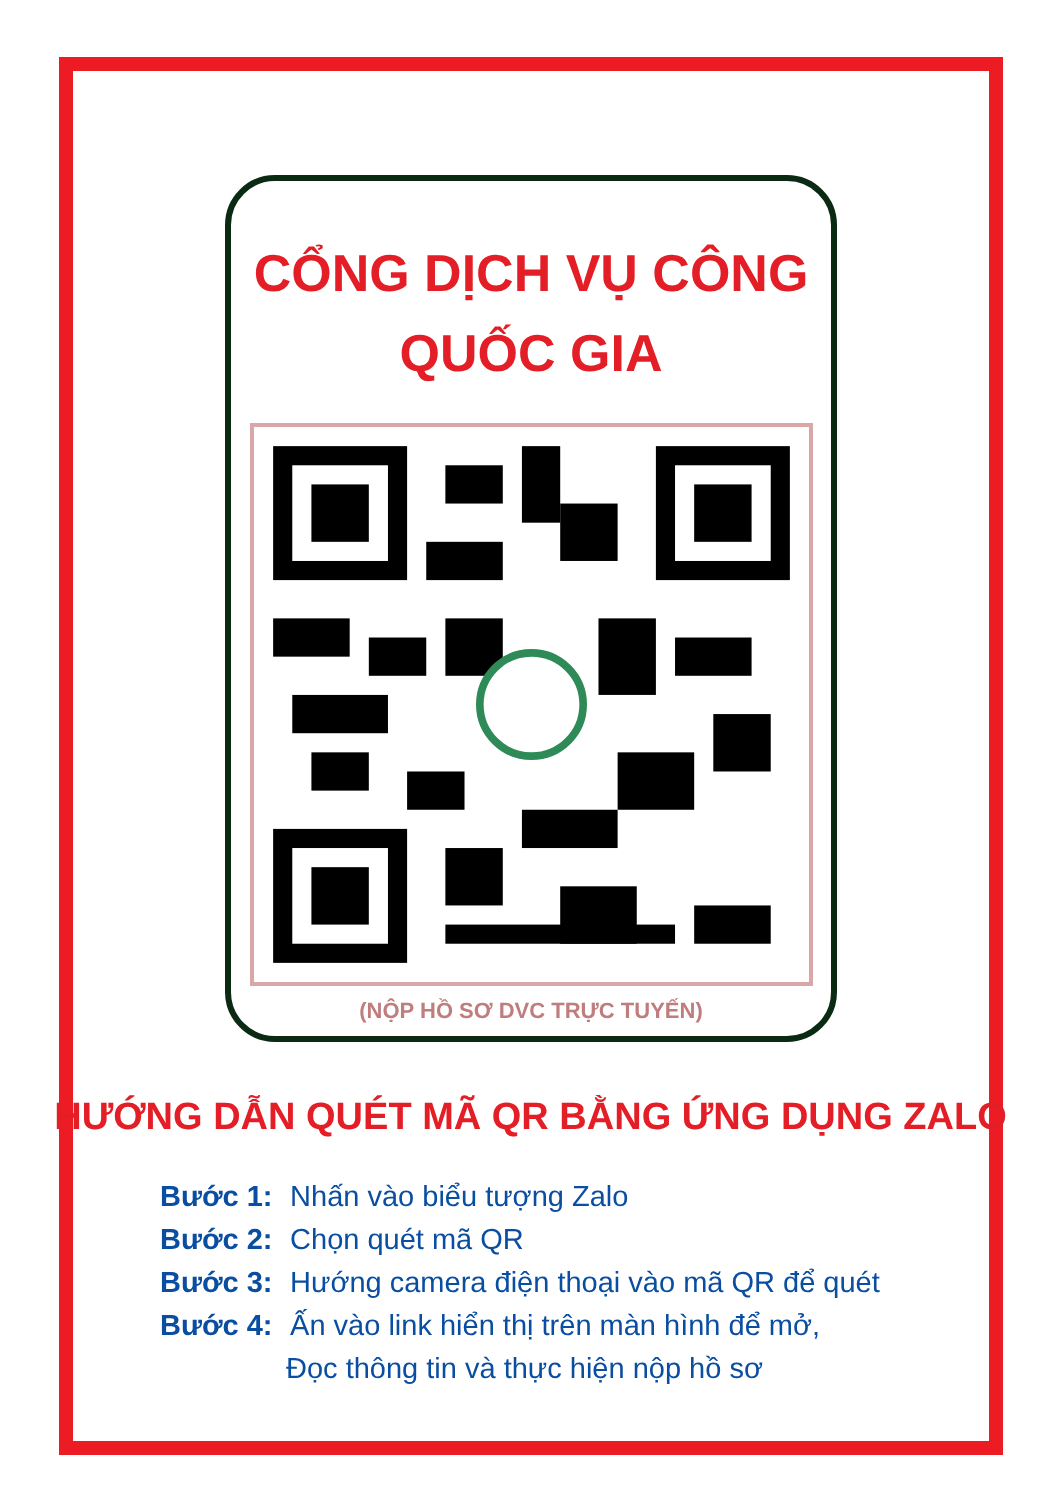CỔNG DỊCH VỤ CÔNG
QUỐC GIA
(NỘP HỒ SƠ DVC TRỰC TUYẾN)
HƯỚNG DẪN QUÉT MÃ QR BẰNG ỨNG DỤNG ZALO
Bước 1: Nhấn vào biểu tượng Zalo
Bước 2: Chọn quét mã QR
Bước 3: Hướng camera điện thoại vào mã QR để quét
Bước 4: Ấn vào link hiển thị trên màn hình để mở,
Đọc thông tin và thực hiện nộp hồ sơ